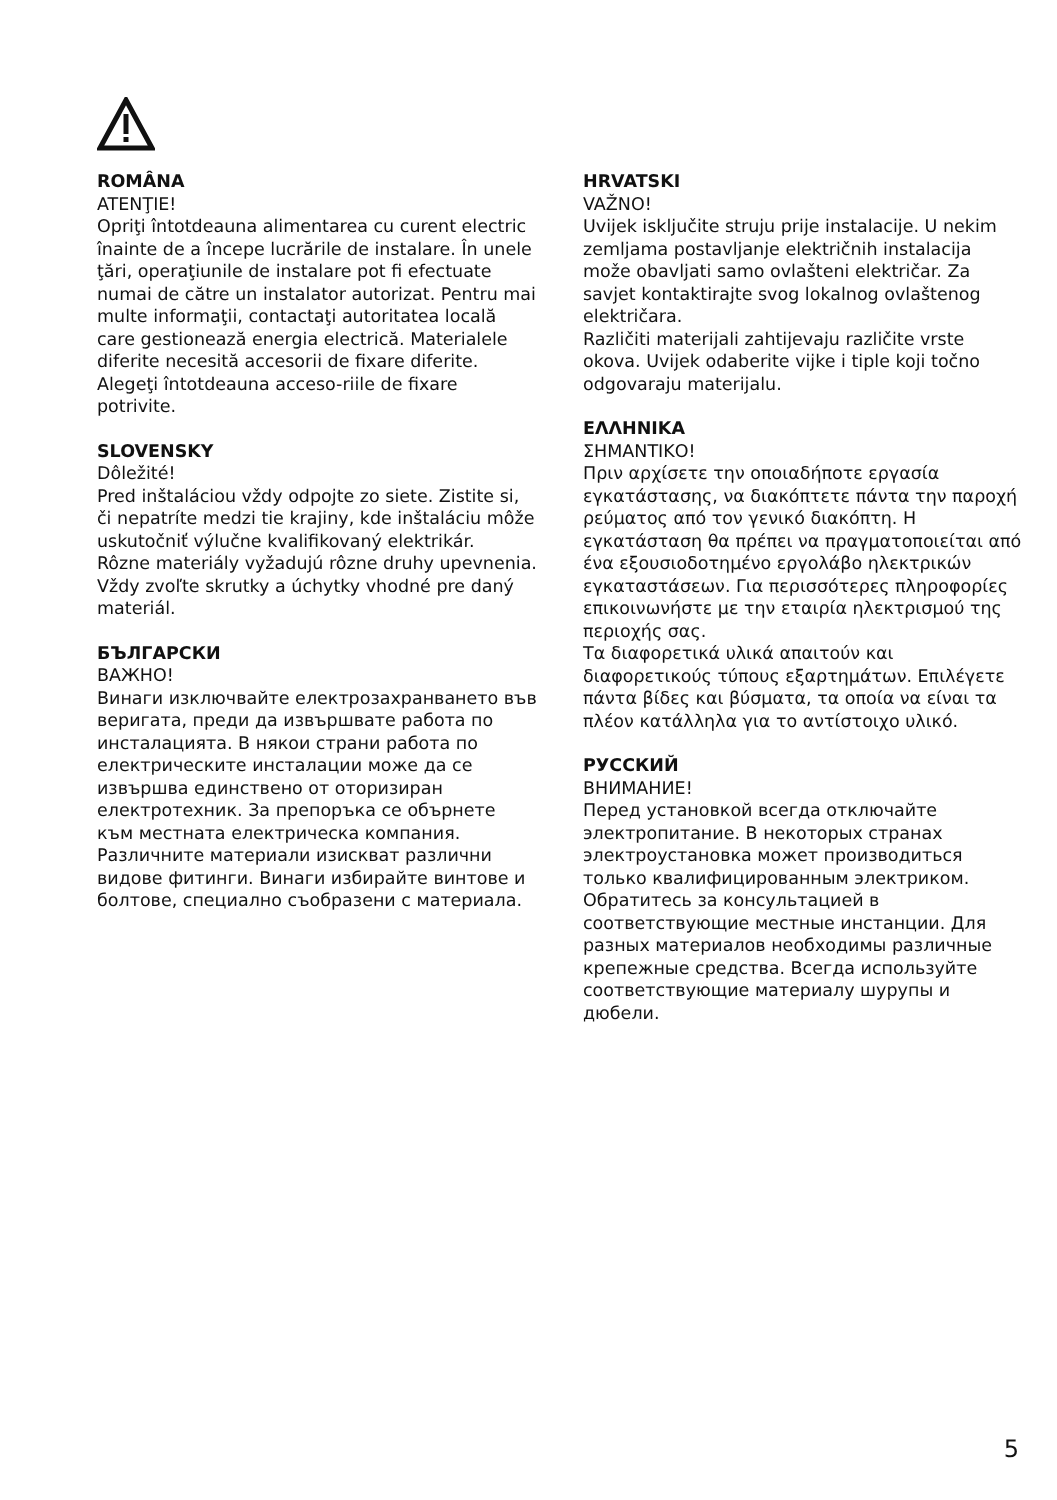ROMÂNA
ATENŢIE!
Opriţi întotdeauna alimentarea cu curent electric înainte de a începe lucrările de instalare. În unele ţări, operaţiunile de instalare pot fi efectuate numai de către un instalator autorizat. Pentru mai multe informaţii, contactaţi autoritatea locală care gestionează energia electrică. Materialele diferite necesită accesorii de fixare diferite. Alegeţi întotdeauna acceso-riile de fixare potrivite.
SLOVENSKY
Dôležité!
Pred inštaláciou vždy odpojte zo siete. Zistite si, či nepatríte medzi tie krajiny, kde inštaláciu môže uskutočniť výlučne kvalifikovaný elektrikár.
Rôzne materiály vyžadujú rôzne druhy upevnenia. Vždy zvoľte skrutky a úchytky vhodné pre daný materiál.
БЪЛГАРСКИ
ВАЖНО!
Винаги изключвайте електрозахранването във веригата, преди да извършвате работа по инсталацията. В някои страни работа по електрическите инсталации може да се извършва единствено от оторизиран електротехник. За препоръка се обърнете към местната електрическа компания. Различните материали изискват различни видове фитинги. Винаги избирайте винтове и болтове, специално съобразени с материала.
HRVATSKI
VAŽNO!
Uvijek isključite struju prije instalacije. U nekim zemljama postavljanje električnih instalacija može obavljati samo ovlašteni električar. Za savjet kontaktirajte svog lokalnog ovlaštenog električara.
Različiti materijali zahtijevaju različite vrste okova. Uvijek odaberite vijke i tiple koji točno odgovaraju materijalu.
ΕΛΛΗΝΙΚΑ
ΣΗΜΑΝΤΙΚΟ!
Πριν αρχίσετε την οποιαδήποτε εργασία εγκατάστασης, να διακόπτετε πάντα την παροχή ρεύματος από τον γενικό διακόπτη. Η εγκατάσταση θα πρέπει να πραγματοποιείται από ένα εξουσιοδοτημένο εργολάβο ηλεκτρικών εγκαταστάσεων. Για περισσότερες πληροφορίες επικοινωνήστε με την εταιρία ηλεκτρισμού της περιοχής σας.
Τα διαφορετικά υλικά απαιτούν και διαφορετικούς τύπους εξαρτημάτων. Επιλέγετε πάντα βίδες και βύσματα, τα οποία να είναι τα πλέον κατάλληλα για το αντίστοιχο υλικό.
РУССКИЙ
ВНИМАНИЕ!
Перед установкой всегда отключайте электропитание. В некоторых странах электроустановка может производиться только квалифицированным электриком. Обратитесь за консультацией в соответствующие местные инстанции. Для разных материалов необходимы различные крепежные средства. Всегда используйте соответствующие материалу шурупы и дюбели.
5